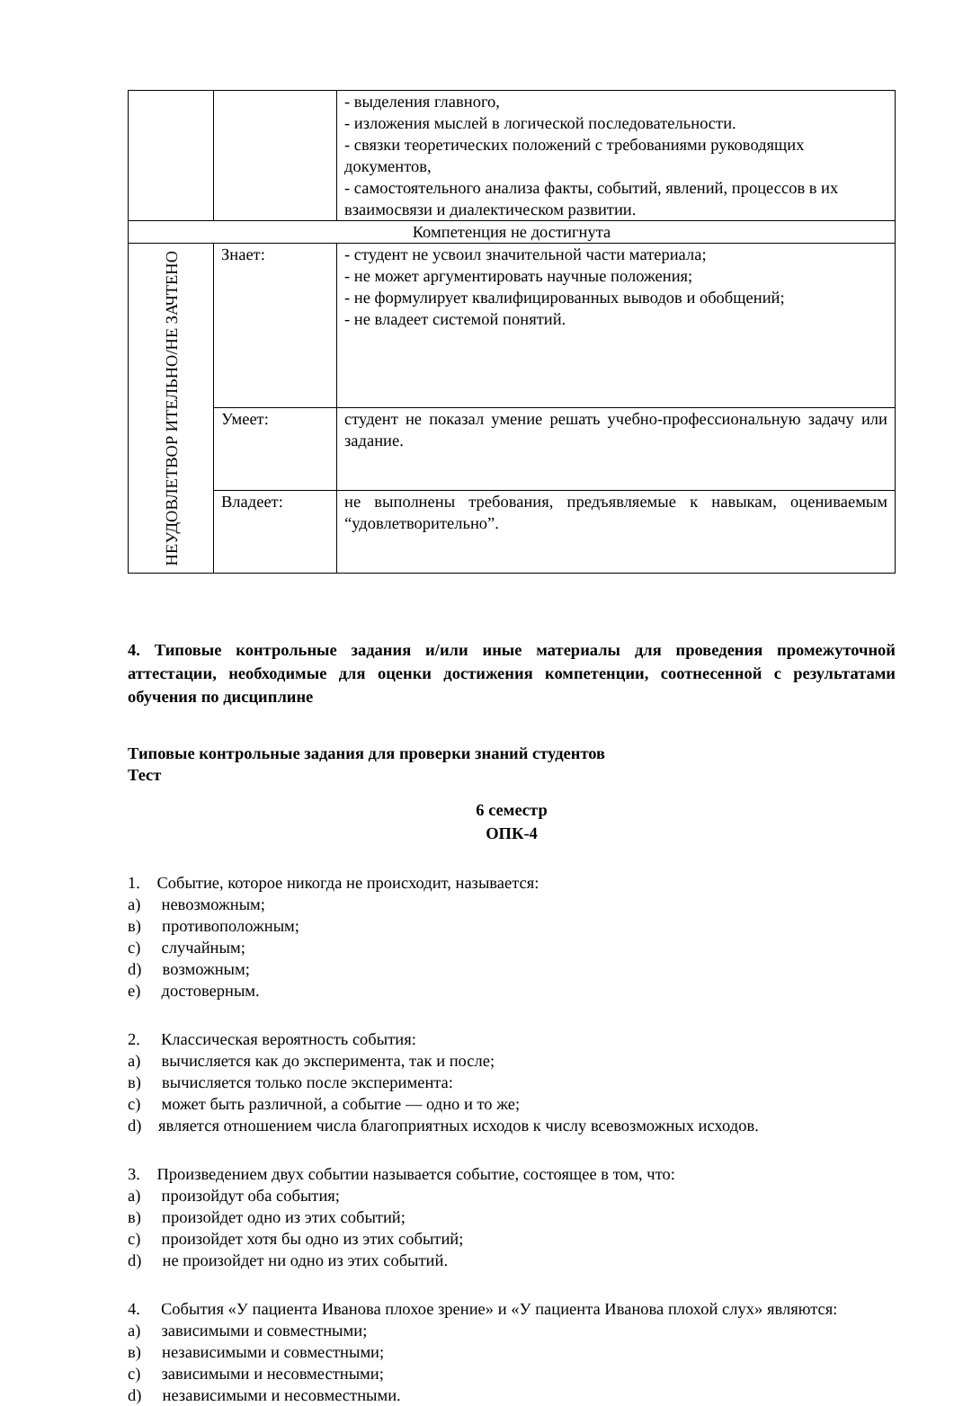| | | - выделения главного, - изложения мыслей в логической последовательности. - связки теоретических положений с требованиями руководящих документов, - самостоятельного анализа факты, событий, явлений, процессов в их взаимосвязи и диалектическом развитии. |
| Компетенция не достигнута | | |
| НЕУДОВЛЕТВОР ИТЕЛЬНО/НЕ ЗАЧТЕНО | Знает: | - студент не усвоил значительной части материала; - не может аргументировать научные положения; - не формулирует квалифицированных выводов и обобщений; - не владеет системой понятий. |
| | Умеет: | студент не показал умение решать учебно-профессиональную задачу или задание. |
| | Владеет: | не выполнены требования, предъявляемые к навыкам, оцениваемым “удовлетворительно”. |
4. Типовые контрольные задания и/или иные материалы для проведения промежуточной аттестации, необходимые для оценки достижения компетенции, соотнесенной с результатами обучения по дисциплине
Типовые контрольные задания для проверки знаний студентов
Тест
6 семестр
ОПК-4
1. Событие, которое никогда не происходит, называется:
а) невозможным;
в) противоположным;
c) случайным;
d) возможным;
e) достоверным.
2. Классическая вероятность события:
а) вычисляется как до эксперимента, так и после;
в) вычисляется только после эксперимента:
c) может быть различной, а событие — одно и то же;
d) является отношением числа благоприятных исходов к числу всевозможных исходов.
3. Произведением двух событии называется событие, состоящее в том, что:
а) произойдут оба события;
в) произойдет одно из этих событий;
c) произойдет хотя бы одно из этих событий;
d) не произойдет ни одно из этих событий.
4. События «У пациента Иванова плохое зрение» и «У пациента Иванова плохой слух» являются:
а) зависимыми и совместными;
в) независимыми и совместными;
c) зависимыми и несовместными;
d) независимыми и несовместными.